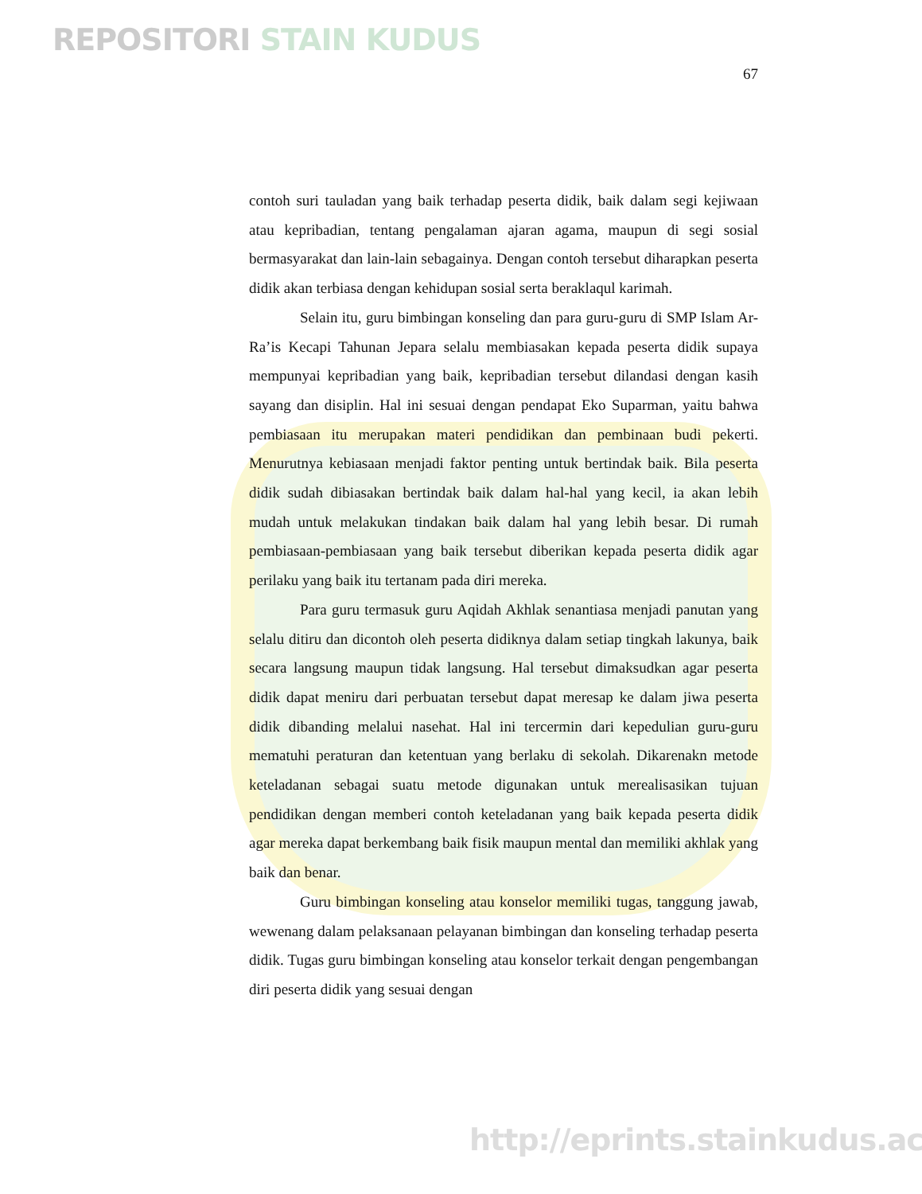REPOSITORI STAIN KUDUS
67
contoh suri tauladan yang baik terhadap peserta didik, baik dalam segi kejiwaan atau kepribadian, tentang pengalaman ajaran agama, maupun di segi sosial bermasyarakat dan lain-lain sebagainya. Dengan contoh tersebut diharapkan peserta didik akan terbiasa dengan kehidupan sosial serta beraklaqul karimah.
Selain itu, guru bimbingan konseling dan para guru-guru di SMP Islam Ar-Ra’is Kecapi Tahunan Jepara selalu membiasakan kepada peserta didik supaya mempunyai kepribadian yang baik, kepribadian tersebut dilandasi dengan kasih sayang dan disiplin. Hal ini sesuai dengan pendapat Eko Suparman, yaitu bahwa pembiasaan itu merupakan materi pendidikan dan pembinaan budi pekerti. Menurutnya kebiasaan menjadi faktor penting untuk bertindak baik. Bila peserta didik sudah dibiasakan bertindak baik dalam hal-hal yang kecil, ia akan lebih mudah untuk melakukan tindakan baik dalam hal yang lebih besar. Di rumah pembiasaan-pembiasaan yang baik tersebut diberikan kepada peserta didik agar perilaku yang baik itu tertanam pada diri mereka.
Para guru termasuk guru Aqidah Akhlak senantiasa menjadi panutan yang selalu ditiru dan dicontoh oleh peserta didiknya dalam setiap tingkah lakunya, baik secara langsung maupun tidak langsung. Hal tersebut dimaksudkan agar peserta didik dapat meniru dari perbuatan tersebut dapat meresap ke dalam jiwa peserta didik dibanding melalui nasehat. Hal ini tercermin dari kepedulian guru-guru mematuhi peraturan dan ketentuan yang berlaku di sekolah. Dikarenakn metode keteladanan sebagai suatu metode digunakan untuk merealisasikan tujuan pendidikan dengan memberi contoh keteladanan yang baik kepada peserta didik agar mereka dapat berkembang baik fisik maupun mental dan memiliki akhlak yang baik dan benar.
Guru bimbingan konseling atau konselor memiliki tugas, tanggung jawab, wewenang dalam pelaksanaan pelayanan bimbingan dan konseling terhadap peserta didik. Tugas guru bimbingan konseling atau konselor terkait dengan pengembangan diri peserta didik yang sesuai dengan
http://eprints.stainkudus.ac.id